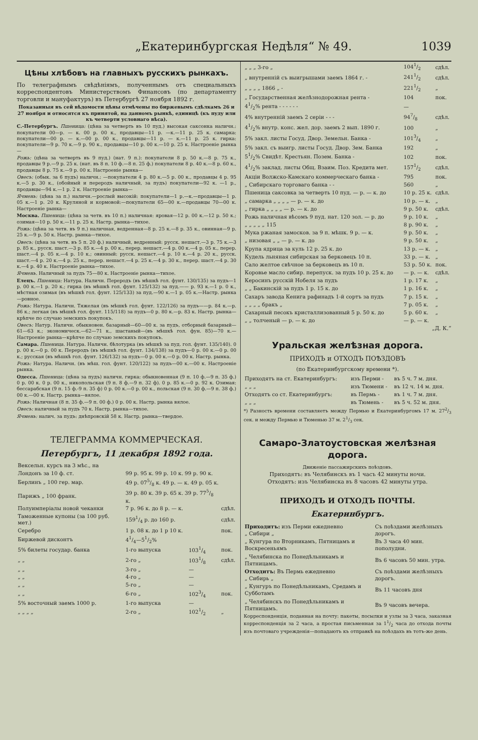„Екатеринбургская Недѣля“ № 49. 1039
Цѣны хлѣбовъ на главныхъ русскихъ рынкахъ.
По телеграфнымъ свѣдѣніямъ, полученнымъ отъ специальныхъ корреспондентовъ Министерствомъ Финансовъ (по департаменту торговли и мануфактуръ) въ Петербургѣ 27 ноября 1892 г.
Показанныя въ сей вѣдомости цѣны отмѣчены по биржевымъ сдѣлкамъ 26 и 27 ноября и относятся къ принятой, на данномъ рынкѣ, единицѣ (къ пуду или къ четверти условнаго вѣса).
С.-Петербургъ. Пшеница: (цѣна за четверть въ 10 пуд.) высокая саксонка наличн.: покупатели 00—р. — к. 00 р. 00 к., продавцы—11 р. —к.—11 р. 25 к. самарка: покупатели—00 р. — к.—00 р. 00 к., продавцы—11 р. — к.—11 р. 25 к. гирка: покупатели—9 р. 70 к.—9 р. 90 к., продавцы—10 р. 00 к.—10 р. 25 к. Настроеніе рынка—
Рожь: (цѣна за четверть въ 9 пуд.) (нат. 9 п.): покупатели 8 р. 50 к.—8 р. 75 к., продавцы 9 р.—9 р. 25 к. (нат. въ 8 п. 10 ф.—8 п. 25 ф.) покупатели 8 р. 40 к.—8 р. 60 к., продавцы 8 р. 75 к.—9 р. 00 к. Настроеніе рынка—
Овесъ: (обык. за 6 пудъ) наличн.: —покупатели 4 р. 80 к.—5 р. 00 к., продавцы 4 р. 95 к.—5 р. 30 к., (обойный и переродъ наличный, за пудъ) покупатели—92 к. —1 р., продавцы—94 к.—1 р. 2 к. Настроеніе рынка—
Ячмень: (цѣна за п.) наличн.—рослый высокій: покупатели—1 р.—к.—продавцы—1 р. 05 к.—1 р. 20 к. Круляной и кормовой:—покупатели 65—00 к.—продавцы 70—00 к. Настроеніе рынка—
Москва. Пшеница: (цѣна за четв. въ 10 п.) наличная: яровая—12 р. 00 к.—12 р. 50 к.; озимая—10 р. 50 к.—11 р. 25 к. Настр. рынка—тихое.
Рожь: (цѣна за четв. въ 9 п.) наличная, ведренная—8 р. 25 к.—8 р. 35 к., овинная—9 р. 25 к.—9 р. 50 к. Настр. рынка—тихое.
Овесъ: (цѣна за четв. въ 5 п. 20 ф.) наличный, ведренный: русск. нешаст.—3 р. 75 к.—3 р. 85 к., русск. шаст.—3 р. 85 к.—4 р. 00 к., перер. нешаст.—4 р. 00 к.—4 р. 05 к., перер. шаст.—4 р. 05 к.—4 р. 10 к.; овинный: русск. нешаст.—4 р. 10 к.—4 р. 20 к., русск. шаст.—4 р. 20 к.—4 р. 25 к., перер. нешаст.—4 р. 25 к.—4 р. 30 к., перер. шаст.—4 р. 30 к.—4 р. 40 к. Настроеніе рынка—тихое.
Ячмень. Наличный за пудъ 75—80 к. Настроеніе рынка—тихое.
Елецъ. Пшеница: Натура. Наличн. Переродъ (въ мѣшкѣ гол. фунт. 130/135) за пудъ—1 р. 00 к.—1 р. 20 к.; гирка (въ мѣшкѣ гол. фунт. 125/132) за пуд.—— р. 93 к.—1 р. 0 к., мѣстная озимая (въ мѣшкѣ гол. фунт. 125/133) за пуд.—90 к.—1 р. 05 к.—Настр. рынка—ровное.
Рожь: Натура. Наличн. Тяжелая (въ мѣшкѣ гол. фунт. 122/126) за пудъ——р. 84 к.—р. 86 к.; легкая (въ мѣшкѣ гол. фунт. 115/118) за пудъ—0 р. 80 к.—р. 83 к. Настр. рынка—крѣпче по случаю земскихъ покупокъ.
Овесъ: Натур. Наличн. обыкновен. базарный—60—00 к. за пудъ, отборный базарный—61—63 к.; экономическ.—62—71 к., шастаный—(въ мѣшкѣ гол. фун. 85)—70 к.—Настроеніе рынка—крѣпче по случаю земскихъ покупокъ.
Самара. Пшеница. Натура. Наличн. бѣлотурка (въ мѣшкѣ за пуд. гол. фунт. 135/140). 0 р. 00 к.—0 р. 00 к. Переродъ (въ мѣшкѣ гол. фунт. 134/138) за пудъ—0 р. 00 к.—0 р. 00 к.; русская (въ мѣшкѣ гол. фунт. 126/132) за пудъ—0 р. 00 к.—0 р. 00 к. Настр. рынка.
Рожь: Натура. Наличн. (въ мѣш. гол. фунт. 120/122) за пудъ—00 к.—00 к. Настроеніе рынка.
Одесса. Пшеница: (цѣна за пудъ) наличн. гирка: обыкновенная (9 п. 10 ф.—9 п. 35 ф.) 0 р. 00 к. 0 р. 00 к., никопольская (9 п. 8 ф.—9 п. 32 ф). 0 р. 85 к.—0 р. 92 к. Озимая: бессарабская (9 п. 15 ф.-9 п. 35 ф) 0 р. 00 к.—0 р. 00 к., польская (9 п. 30 ф.—9 п. 38 ф.) 00 к.—00 к. Настр. рынка—вялое.
Рожь: Наличная (8 п. 35 ф.—9 п. 00 ф.) 0 р. 00 к. Настр. рынка вялое.
Овесъ: наличный за пудъ 70 к. Настр. рынка—тихое.
Ячмень: налич. за пудъ: днѣпровскій 58 к. Настр. рынка—твердое.
ТЕЛЕГРАММА КОММЕРЧЕСКАЯ.
Петербургъ, 11 декабря 1892 года.
| Вексельн. курсъ на 3 мѣс., на | | | |
| Лондонъ за 10 ф. ст. | 99 р. 95 к. 99 р. 10 к. 99 р. 90 к. | | |
| Берлинъ „ 100 гер. мар. | 49 р. 075/8 к. 49 р. — к. 49 р. 05 к. | | |
| Парижъ „ 100 франк. | 39 р. 80 к. 39 р. 65 к. 39 р. 775/8 к. | | |
| Полуимперіалы новой чеканки | 7 р. 96 к. до 8 р. — к. | | сдѣл. |
| Таможенные купоны (за 100 руб. мет.) | 1591/4 р. до 160 р. | | сдѣл. |
| Серебро | 1 р. 08 к. до 1 р 10 к. | | пок. |
| Биржевой дисконтъ | 41/4—51/2% | | |
| 5% билеты государ. банка | 1-го выпуска | 1031/4 | пок. |
| „ „ | 2-го „ | 1031/8 | сдѣл. |
| „ „ | 3-го „ | — | |
| „ „ | 4-го „ | — | |
| „ „ | 5-го „ | — | |
| „ „ | 6-го „ | 1023/4 | пок. |
| 5% восточный заемъ 1000 р. | 1-го выпуска | — | |
| „ „ „ „ | 2-го „ | 1021/2 | „ |
| „ „ „ 3-го „ | 1041/2 | сдѣл. |
| „ внутренній съ выигрышами заемъ 1864 г. - | 2411/2 | сдѣл. |
| „ „ „ „ 1866 „ - | 2211/2 | „ |
| „ Государственная желѣзнодорожная рента - | 104 | пок. |
| 41/2% рента - - - - - - | — | |
| 4% внутренній заемъ 2 серіи - - - | 947/8 | сдѣл. |
| 41/2% внутр. конс. жел. дор. заемъ 2 вып. 1890 г. | 100 | „ |
| 5% закл. листы Госуд. Двор. Земельн. Банка - | 1013/4 | „ |
| 5% закл. съ выигр. листы Госуд. Двор. Зем. Банка | 192 | „ |
| 51/2% Свидѣт. Крестьян. Позем. Банка - | 102 | пок. |
| 41/2% заклад. листы Общ. Взаим. Поз. Кредита мет. | 1571/2 | сдѣл. |
| Акціи Волжско-Камскаго коммерческаго банка - | 795 | пок. |
| „ Сибирскаго торговаго банка - - | 560 | „ |
| Пшеница саксовка за четверть 10 пуд. — р. — к. до | 10 р. 25 к. | сдѣл. |
| „ самарка „ „ „ „ — р. — к. до | 10 р. — к. | „ |
| „ гирка „ „ „ „ — р. — к. до | 9 р. 50 к. | сдѣл. |
| Рожь наличная вѣсомъ 9 пуд. нат. 120 зол. — р. до | 9 р. 10 к. | „ |
| „ „ „ „ „ 115 | 8 р. 90 к. | „ |
| Мука ржаная замосков. за 9 п. мѣшк. 9 р. — к. | 9 р. 50 к. | „ |
| „ низовая „ „ — р. — к. до | 9 р. 50 к. | „ |
| Крупа ядрица за куль 12 р. 25 к. до | 13 р. — к. | „ |
| Кудель льняная сибирская за берковецъ 10 п. | 33 р. — к. | „ |
| Сало желтое свѣчное за берковецъ въ 10 п. | 53 р. 50 к. | пок. |
| Коровье масло сибир. перепуск. за пудъ 10 р. 25 к. до | — р. — к. | сдѣл. |
| Керосинъ русскій Нобеля за пудъ | 1 р. 17 к. | „ |
| „ „ Бакинскій за пудъ 1 р. 15 к. до | 1 р. 16 к. | „ |
| Сахаръ завода Кенига рафинадъ 1-й сортъ за пудъ | 7 р. 15 к. | „ |
| „ „ „ „ бракъ „ | 7 р. 05 к. | „ |
| Сахарный песокъ кристаллизованный 5 р. 50 к. до | 5 р. 60 к. | „ |
| „ „ толченый — р. — к. до | — р. — к. | |
„Д. К.“
Уральская желѣзная дорога.
ПРИХОДЪ и ОТХОДЪ ПОѢЗДОВЪ
(по Екатеринбургскому времени *).
| Приходятъ на ст. Екатеринбургъ: | изъ Перми - | въ 5 ч. 7 м. дня. |
| „ „ „ | изъ Тюмени - | въ 12 ч. 14 м. дня. |
| Отходятъ со ст. Екатеринбургъ: | въ Пермь - | въ 1 ч. 7 м. дня. |
| „ „ „ | въ Тюмень - | въ 5 ч. 52 м. дня. |
*) Разность времени составляетъ между Пермью и Екатеринбургомъ 17 м. 272/3 сек. и между Пермью и Тюменью 37 м. 21/3 сек.
Самаро-Златоустовская желѣзная дорога.
Движеніе пассажирскихъ поѣздовъ.
Приходятъ: въ Челябинскъ въ 1 часъ 42 минуты ночи.
Отходятъ: изъ Челябинска въ 8 часовъ 42 минуты утра.
ПРИХОДЪ И ОТХОДЪ ПОЧТЫ.
Екатеринбургъ.
| Приходитъ: изъ Перми ежедневно „ Сибири „ | Съ поѣздами желѣзныхъ дорогъ. |
| „ Кунгура по Вторникамъ, Пятницамъ и Воскресеньямъ | Въ 3 часа 40 мин. пополудни. |
| „ Челябинска по Понедѣльникамъ и Пятницамъ. | Въ 6 часовъ 50 мин. утра. |
| Отходитъ: Въ Пермь ежедневно „ Сибирь „ | Съ поѣздами желѣзныхъ дорогъ. |
| „ Кунгуръ по Понедѣльникамъ, Средамъ и Субботамъ | Въ 11 часовъ дня |
| „ Челябинскъ по Понедѣльникамъ и Пятницамъ. | Въ 9 часовъ вечера. |
Корреспонденція, поданная на почту: пакеты, посылки и узлы за 3 часа, заказная корреспонденція за 2 часа, а простая письменная за 11/2 часа до отхода почты изъ почтоваго учрежденія—попадаютъ къ отправкѣ на поѣздахъ въ тотъ-же день.